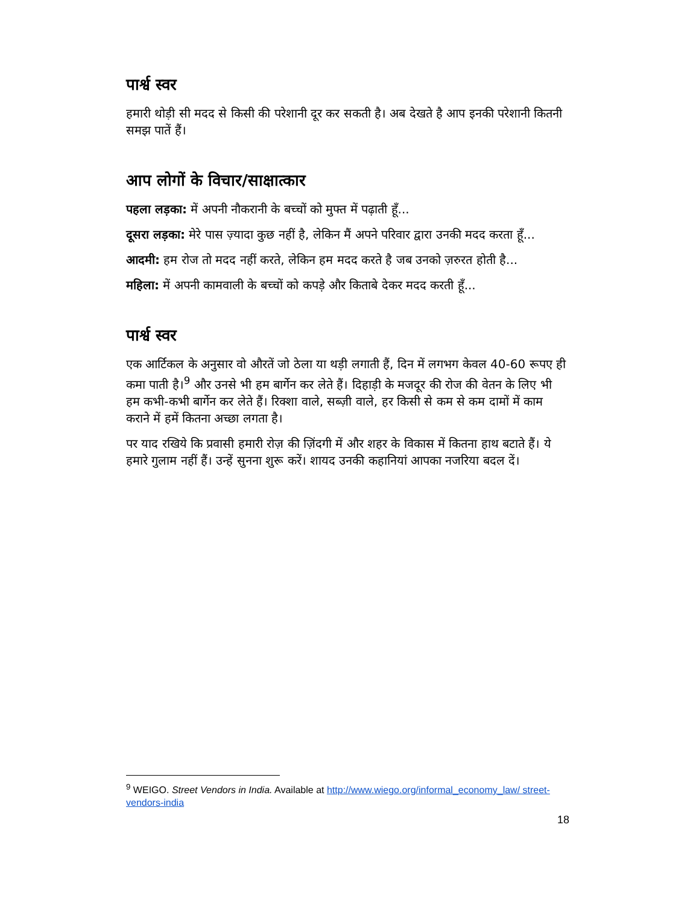पार्श्व स्वर
हमारी थोड़ी सी मदद से किसी की परेशानी दूर कर सकती है। अब देखते है आप इनकी परेशानी कितनी समझ पातें हैं।
आप लोगों के विचार/साक्षात्कार
पहला लड़का: में अपनी नौकरानी के बच्चों को मुफ्त में पढ़ाती हूँ...
दूसरा लड़का: मेरे पास ज़्यादा कुछ नहीं है, लेकिन मैं अपने परिवार द्वारा उनकी मदद करता हूँ...
आदमी: हम रोज तो मदद नहीं करते, लेकिन हम मदद करते है जब उनको ज़रुरत होती है...
महिला: में अपनी कामवाली के बच्चों को कपड़े और किताबे देकर मदद करती हूँ...
पार्श्व स्वर
एक आर्टिकल के अनुसार वो औरतें जो ठेला या थड़ी लगाती हैं, दिन में लगभग केवल 40-60 रूपए ही कमा पाती है।<sup>9</sup> और उनसे भी हम बार्गेन कर लेते हैं। दिहाड़ी के मजदूर की रोज की वेतन के लिए भी हम कभी-कभी बार्गेन कर लेते हैं। रिक्शा वाले, सब्ज़ी वाले, हर किसी से कम से कम दामों में काम कराने में हमें कितना अच्छा लगता है।
पर याद रखिये कि प्रवासी हमारी रोज़ की ज़िंदगी में और शहर के विकास में कितना हाथ बटाते हैं। ये हमारे गुलाम नहीं हैं। उन्हें सुनना शुरू करें। शायद उनकी कहानियां आपका नजरिया बदल दें।
<sup>9</sup> WEIGO. Street Vendors in India. Available at http://www.wiego.org/informal_economy_law/ street-vendors-india
18